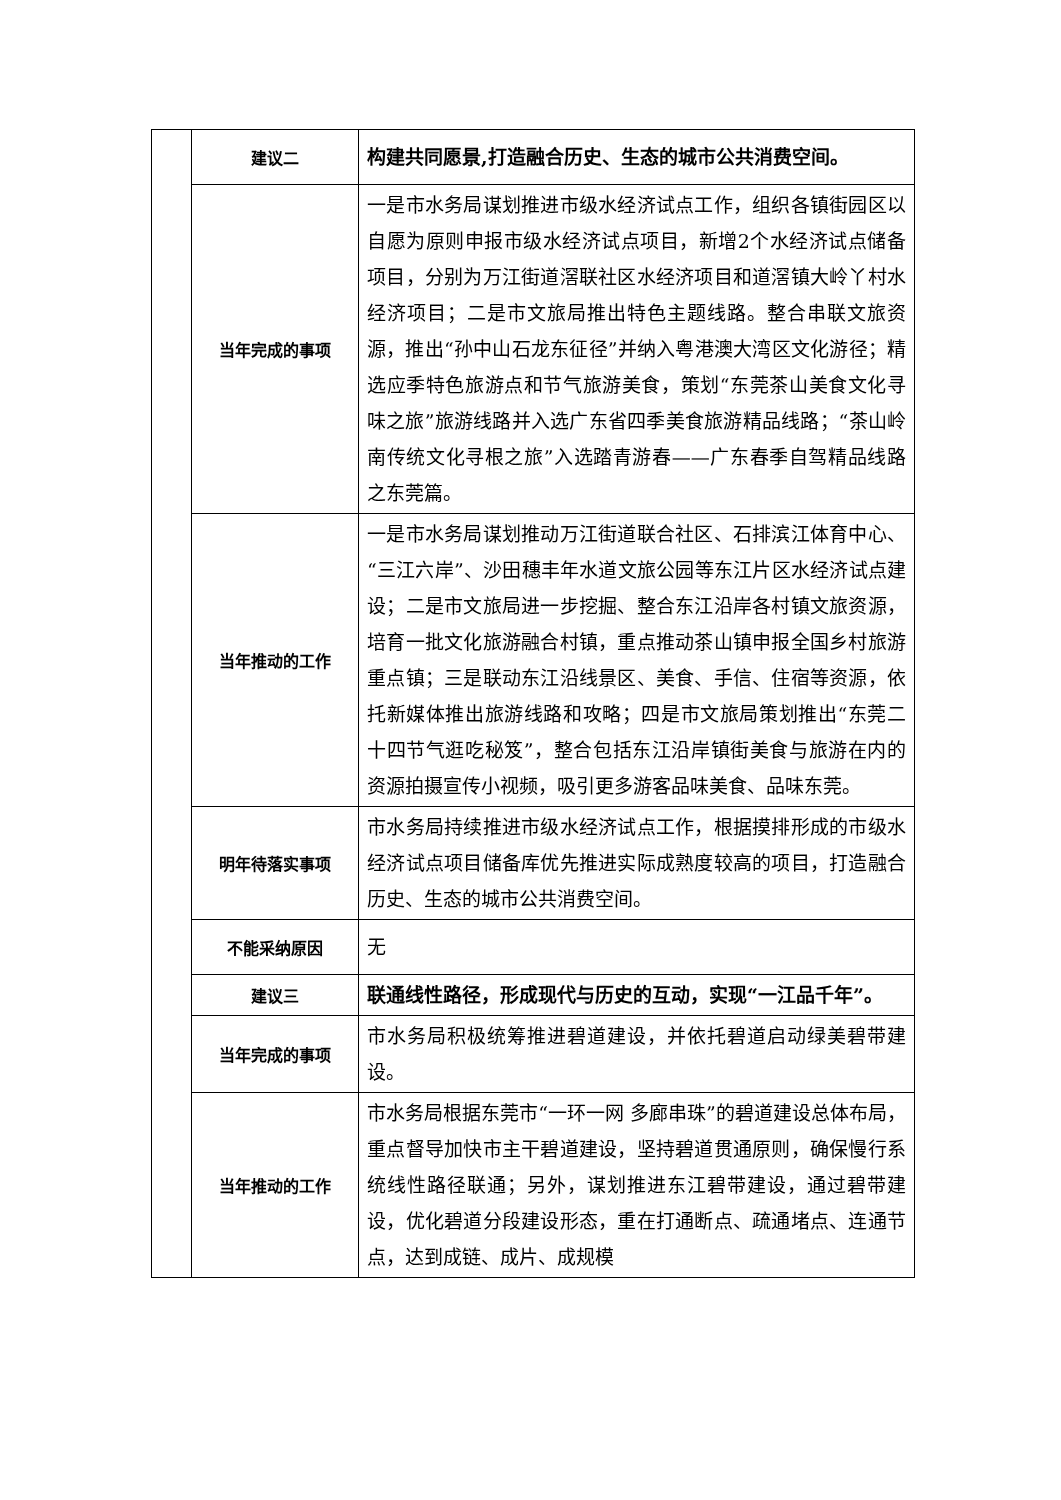| | 建议二 | 构建共同愿景,打造融合历史、生态的城市公共消费空间。 |
| | 当年完成的事项 | 一是市水务局谋划推进市级水经济试点工作，组织各镇街园区以自愿为原则申报市级水经济试点项目，新增2个水经济试点储备项目，分别为万江街道滘联社区水经济项目和道滘镇大岭丫村水经济项目；二是市文旅局推出特色主题线路。整合串联文旅资源，推出“孙中山石龙东征径”并纳入粤港澳大湾区文化游径；精选应季特色旅游点和节气旅游美食，策划“东莞茶山美食文化寻味之旅”旅游线路并入选广东省四季美食旅游精品线路；“茶山岭南传统文化寻根之旅”入选踏青游春——广东春季自驾精品线路之东莞篇。 |
| | 当年推动的工作 | 一是市水务局谋划推动万江街道联合社区、石排滨江体育中心、“三江六岸”、沙田穗丰年水道文旅公园等东江片区水经济试点建设；二是市文旅局进一步挖掘、整合东江沿岸各村镇文旅资源，培育一批文化旅游融合村镇，重点推动茶山镇申报全国乡村旅游重点镇；三是联动东江沿线景区、美食、手信、住宿等资源，依托新媒体推出旅游线路和攻略；四是市文旅局策划推出“东莞二十四节气逛吃秘笈”，整合包括东江沿岸镇街美食与旅游在内的资源拍摄宣传小视频，吸引更多游客品味美食、品味东莞。 |
| | 明年待落实事项 | 市水务局持续推进市级水经济试点工作，根据摸排形成的市级水经济试点项目储备库优先推进实际成熟度较高的项目，打造融合历史、生态的城市公共消费空间。 |
| | 不能采纳原因 | 无 |
| | 建议三 | 联通线性路径，形成现代与历史的互动，实现“一江品千年”。 |
| | 当年完成的事项 | 市水务局积极统筹推进碧道建设，并依托碧道启动绿美碧带建设。 |
| | 当年推动的工作 | 市水务局根据东莞市“一环一网 多廊串珠”的碧道建设总体布局，重点督导加快市主干碧道建设，坚持碧道贯通原则，确保慢行系统线性路径联通；另外，谋划推进东江碧带建设，通过碧带建设，优化碧道分段建设形态，重在打通断点、疏通堵点、连通节点，达到成链、成片、成规模 |